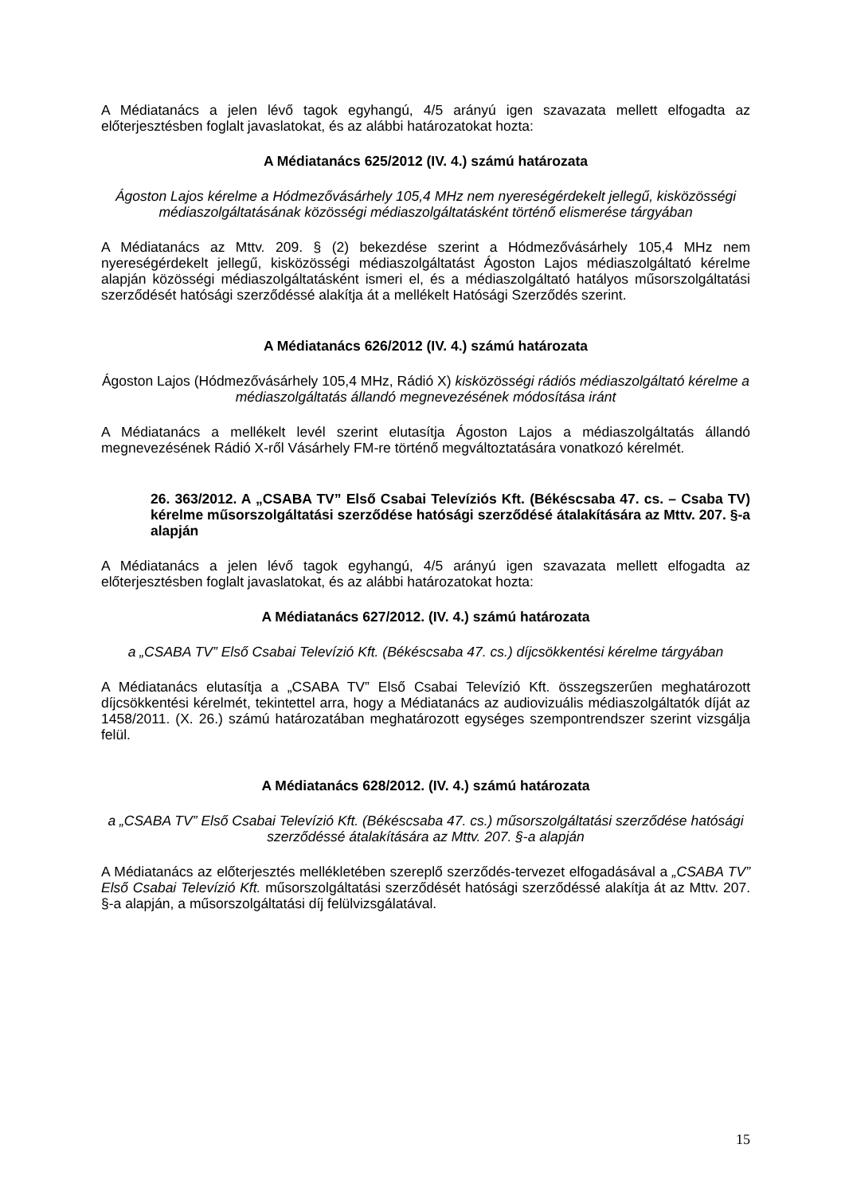A Médiatanács a jelen lévő tagok egyhangú, 4/5 arányú igen szavazata mellett elfogadta az előterjesztésben foglalt javaslatokat, és az alábbi határozatokat hozta:
A Médiatanács 625/2012 (IV. 4.) számú határozata
Ágoston Lajos kérelme a Hódmezővásárhely 105,4 MHz nem nyereségérdekelt jellegű, kisközösségi médiaszolgáltatásának közösségi médiaszolgáltatásként történő elismerése tárgyában
A Médiatanács az Mttv. 209. § (2) bekezdése szerint a Hódmezővásárhely 105,4 MHz nem nyereségérdekelt jellegű, kisközösségi médiaszolgáltatást Ágoston Lajos médiaszolgáltató kérelme alapján közösségi médiaszolgáltatásként ismeri el, és a médiaszolgáltató hatályos műsorszolgáltatási szerződését hatósági szerződéssé alakítja át a mellékelt Hatósági Szerződés szerint.
A Médiatanács 626/2012 (IV. 4.) számú határozata
Ágoston Lajos (Hódmezővásárhely 105,4 MHz, Rádió X) kisközösségi rádiós médiaszolgáltató kérelme a médiaszolgáltatás állandó megnevezésének módosítása iránt
A Médiatanács a mellékelt levél szerint elutasítja Ágoston Lajos a médiaszolgáltatás állandó megnevezésének Rádió X-ről Vásárhely FM-re történő megváltoztatására vonatkozó kérelmét.
26. 363/2012. A „CSABA TV” Első Csabai Televíziós Kft. (Békéscsaba 47. cs. – Csaba TV) kérelme műsorszolgáltatási szerződése hatósági szerződésé átalakítására az Mttv. 207. §-a alapján
A Médiatanács a jelen lévő tagok egyhangú, 4/5 arányú igen szavazata mellett elfogadta az előterjesztésben foglalt javaslatokat, és az alábbi határozatokat hozta:
A Médiatanács 627/2012. (IV. 4.) számú határozata
a „CSABA TV” Első Csabai Televízió Kft. (Békéscsaba 47. cs.) díjcsökkentési kérelme tárgyában
A Médiatanács elutasítja a „CSABA TV” Első Csabai Televízió Kft. összegszerűen meghatározott díjcsökkentési kérelmét, tekintettel arra, hogy a Médiatanács az audiovizuális médiaszolgáltatók díját az 1458/2011. (X. 26.) számú határozatában meghatározott egységes szempontrendszer szerint vizsgálja felül.
A Médiatanács 628/2012. (IV. 4.) számú határozata
a „CSABA TV” Első Csabai Televízió Kft. (Békéscsaba 47. cs.) műsorszolgáltatási szerződése hatósági szerződéssé átalakítására az Mttv. 207. §-a alapján
A Médiatanács az előterjesztés mellékletében szereplő szerződés-tervezet elfogadásával a „CSABA TV” Első Csabai Televízió Kft. műsorszolgáltatási szerződését hatósági szerződéssé alakítja át az Mttv. 207. §-a alapján, a műsorszolgáltatási díj felülvizsgálatával.
15